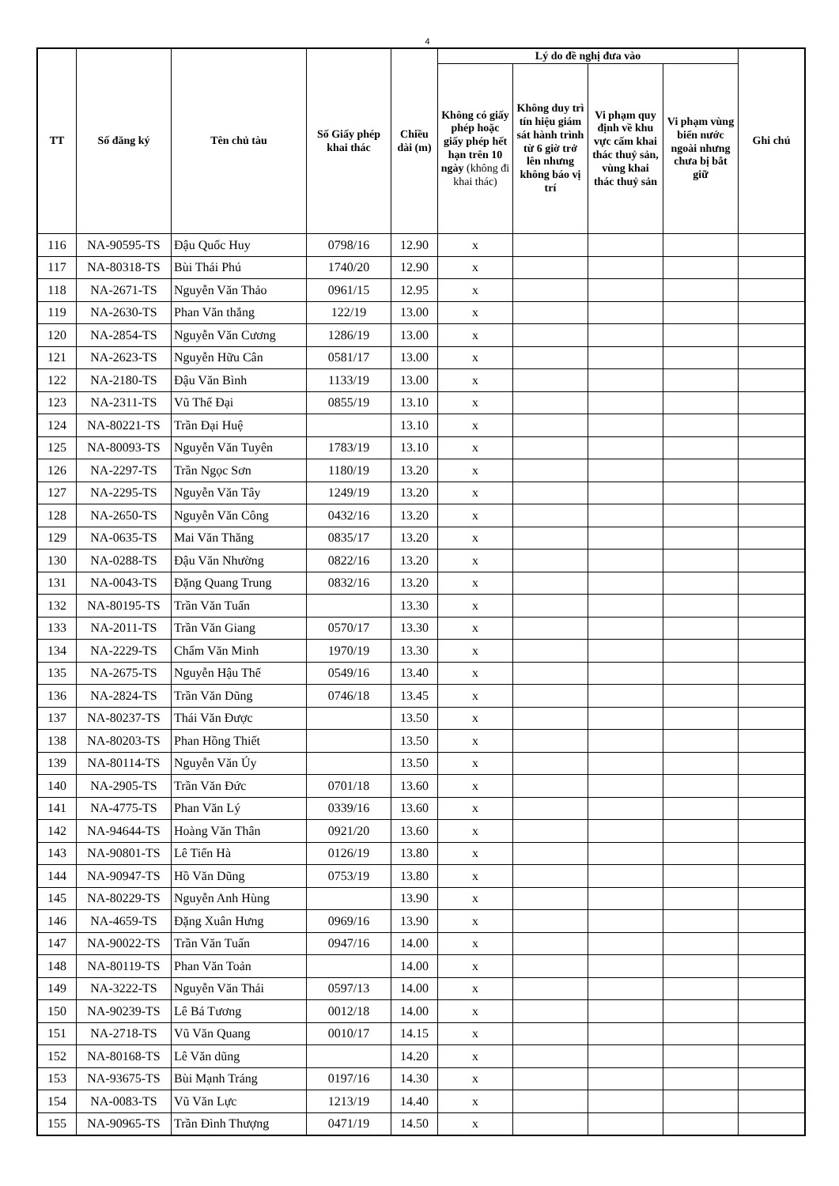4
| TT | Số đăng ký | Tên chủ tàu | Số Giấy phép khai thác | Chiều dài (m) | Lý do đề nghị đưa vào | | | | Ghi chú |
| --- | --- | --- | --- | --- | --- | --- | --- | --- | --- |
| | | | | | Không có giấy phép hoặc giấy phép hết hạn trên 10 ngày (không đi khai thác) | Không duy trì tín hiệu giám sát hành trình từ 6 giờ trở lên nhưng không báo vị trí | Vi phạm quy định về khu vực cấm khai thác thuỷ sản, vùng khai thác thuỷ sản | Vi phạm vùng biển nước ngoài nhưng chưa bị bắt giữ | |
| 116 | NA-90595-TS | Đậu Quốc Huy | 0798/16 | 12.90 | x | | | | |
| 117 | NA-80318-TS | Bùi Thái Phú | 1740/20 | 12.90 | x | | | | |
| 118 | NA-2671-TS | Nguyễn Văn Thảo | 0961/15 | 12.95 | x | | | | |
| 119 | NA-2630-TS | Phan Văn thắng | 122/19 | 13.00 | x | | | | |
| 120 | NA-2854-TS | Nguyễn Văn Cương | 1286/19 | 13.00 | x | | | | |
| 121 | NA-2623-TS | Nguyễn Hữu Cân | 0581/17 | 13.00 | x | | | | |
| 122 | NA-2180-TS | Đậu Văn Bình | 1133/19 | 13.00 | x | | | | |
| 123 | NA-2311-TS | Vũ Thế Đại | 0855/19 | 13.10 | x | | | | |
| 124 | NA-80221-TS | Trần Đại Huệ | | 13.10 | x | | | | |
| 125 | NA-80093-TS | Nguyễn Văn Tuyên | 1783/19 | 13.10 | x | | | | |
| 126 | NA-2297-TS | Trần Ngọc Sơn | 1180/19 | 13.20 | x | | | | |
| 127 | NA-2295-TS | Nguyễn Văn Tây | 1249/19 | 13.20 | x | | | | |
| 128 | NA-2650-TS | Nguyễn Văn Công | 0432/16 | 13.20 | x | | | | |
| 129 | NA-0635-TS | Mai Văn Thăng | 0835/17 | 13.20 | x | | | | |
| 130 | NA-0288-TS | Đậu Văn Nhường | 0822/16 | 13.20 | x | | | | |
| 131 | NA-0043-TS | Đặng Quang Trung | 0832/16 | 13.20 | x | | | | |
| 132 | NA-80195-TS | Trần Văn Tuấn | | 13.30 | x | | | | |
| 133 | NA-2011-TS | Trần Văn Giang | 0570/17 | 13.30 | x | | | | |
| 134 | NA-2229-TS | Chẩm Văn Minh | 1970/19 | 13.30 | x | | | | |
| 135 | NA-2675-TS | Nguyễn Hậu Thế | 0549/16 | 13.40 | x | | | | |
| 136 | NA-2824-TS | Trần Văn Dũng | 0746/18 | 13.45 | x | | | | |
| 137 | NA-80237-TS | Thái Văn Được | | 13.50 | x | | | | |
| 138 | NA-80203-TS | Phan Hồng Thiết | | 13.50 | x | | | | |
| 139 | NA-80114-TS | Nguyễn Văn Úy | | 13.50 | x | | | | |
| 140 | NA-2905-TS | Trần Văn Đức | 0701/18 | 13.60 | x | | | | |
| 141 | NA-4775-TS | Phan Văn Lý | 0339/16 | 13.60 | x | | | | |
| 142 | NA-94644-TS | Hoàng Văn Thân | 0921/20 | 13.60 | x | | | | |
| 143 | NA-90801-TS | Lê Tiến Hà | 0126/19 | 13.80 | x | | | | |
| 144 | NA-90947-TS | Hồ Văn Dũng | 0753/19 | 13.80 | x | | | | |
| 145 | NA-80229-TS | Nguyễn Anh Hùng | | 13.90 | x | | | | |
| 146 | NA-4659-TS | Đặng Xuân Hưng | 0969/16 | 13.90 | x | | | | |
| 147 | NA-90022-TS | Trần Văn Tuấn | 0947/16 | 14.00 | x | | | | |
| 148 | NA-80119-TS | Phan Văn Toản | | 14.00 | x | | | | |
| 149 | NA-3222-TS | Nguyễn Văn Thái | 0597/13 | 14.00 | x | | | | |
| 150 | NA-90239-TS | Lê Bá Tương | 0012/18 | 14.00 | x | | | | |
| 151 | NA-2718-TS | Vũ Văn Quang | 0010/17 | 14.15 | x | | | | |
| 152 | NA-80168-TS | Lê Văn dũng | | 14.20 | x | | | | |
| 153 | NA-93675-TS | Bùi Mạnh Tráng | 0197/16 | 14.30 | x | | | | |
| 154 | NA-0083-TS | Vũ Văn Lực | 1213/19 | 14.40 | x | | | | |
| 155 | NA-90965-TS | Trần Đình Thượng | 0471/19 | 14.50 | x | | | | |